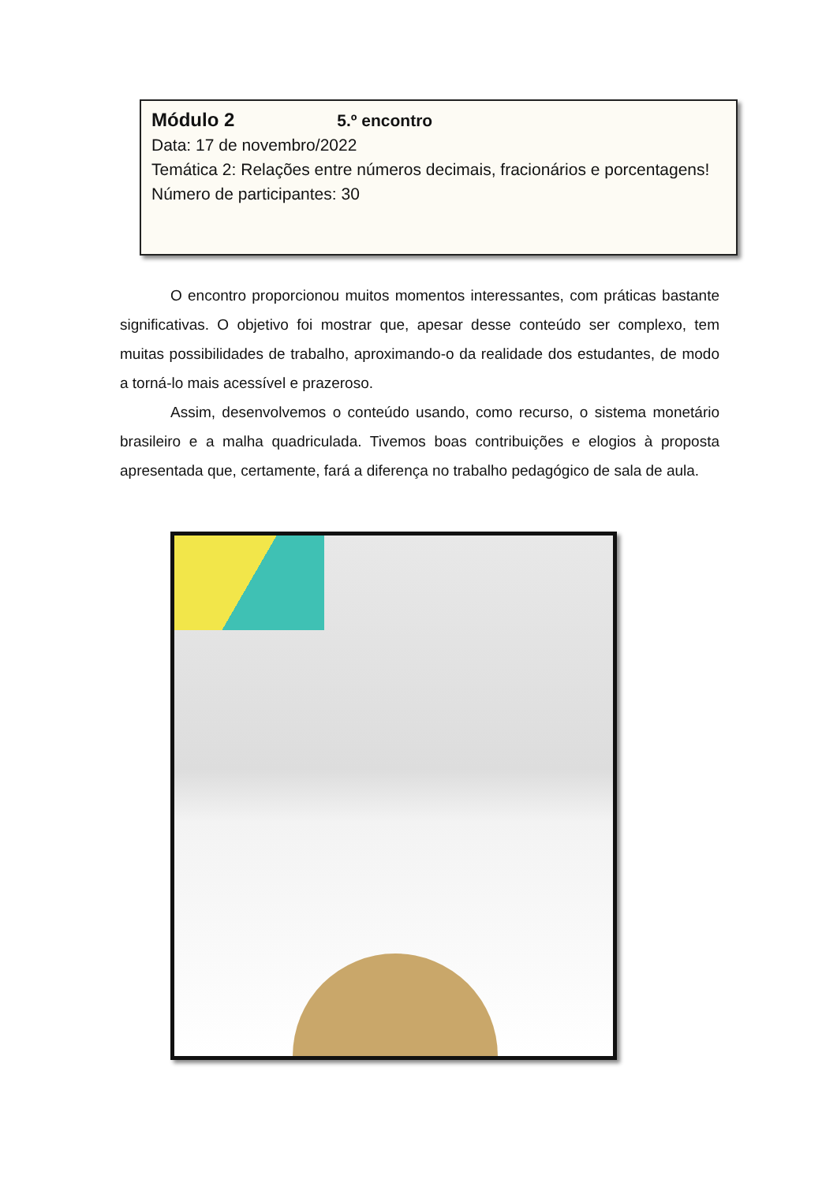Módulo 2 5.º encontro
Data: 17 de novembro/2022
Temática 2: Relações entre números decimais, fracionários e porcentagens!
Número de participantes: 30
O encontro proporcionou muitos momentos interessantes, com práticas bastante significativas. O objetivo foi mostrar que, apesar desse conteúdo ser complexo, tem muitas possibilidades de trabalho, aproximando-o da realidade dos estudantes, de modo a torná-lo mais acessível e prazeroso.
Assim, desenvolvemos o conteúdo usando, como recurso, o sistema monetário brasileiro e a malha quadriculada. Tivemos boas contribuições e elogios à proposta apresentada que, certamente, fará a diferença no trabalho pedagógico de sala de aula.